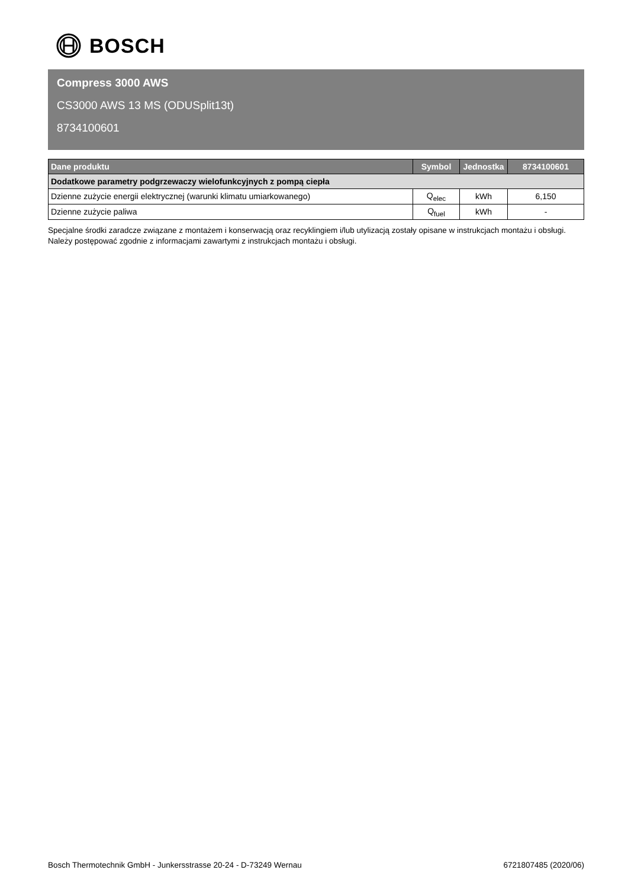BOSCH
Compress 3000 AWS
CS3000 AWS 13 MS (ODUSplit13t)
8734100601
| Dane produktu | Symbol | Jednostka | 8734100601 |
| --- | --- | --- | --- |
| Dodatkowe parametry podgrzewaczy wielofunkcyjnych z pompą ciepła | | | |
| Dzienne zużycie energii elektrycznej (warunki klimatu umiarkowanego) | Q<sub>elec</sub> | kWh | 6,150 |
| Dzienne zużycie paliwa | Q<sub>fuel</sub> | kWh | - |
Specjalne środki zaradcze związane z montażem i konserwacją oraz recyklingiem i/lub utylizacją zostały opisane w instrukcjach montażu i obsługi. Należy postępować zgodnie z informacjami zawartymi z instrukcjach montażu i obsługi.
Bosch Thermotechnik GmbH - Junkersstrasse 20-24 - D-73249 Wernau
6721807485 (2020/06)